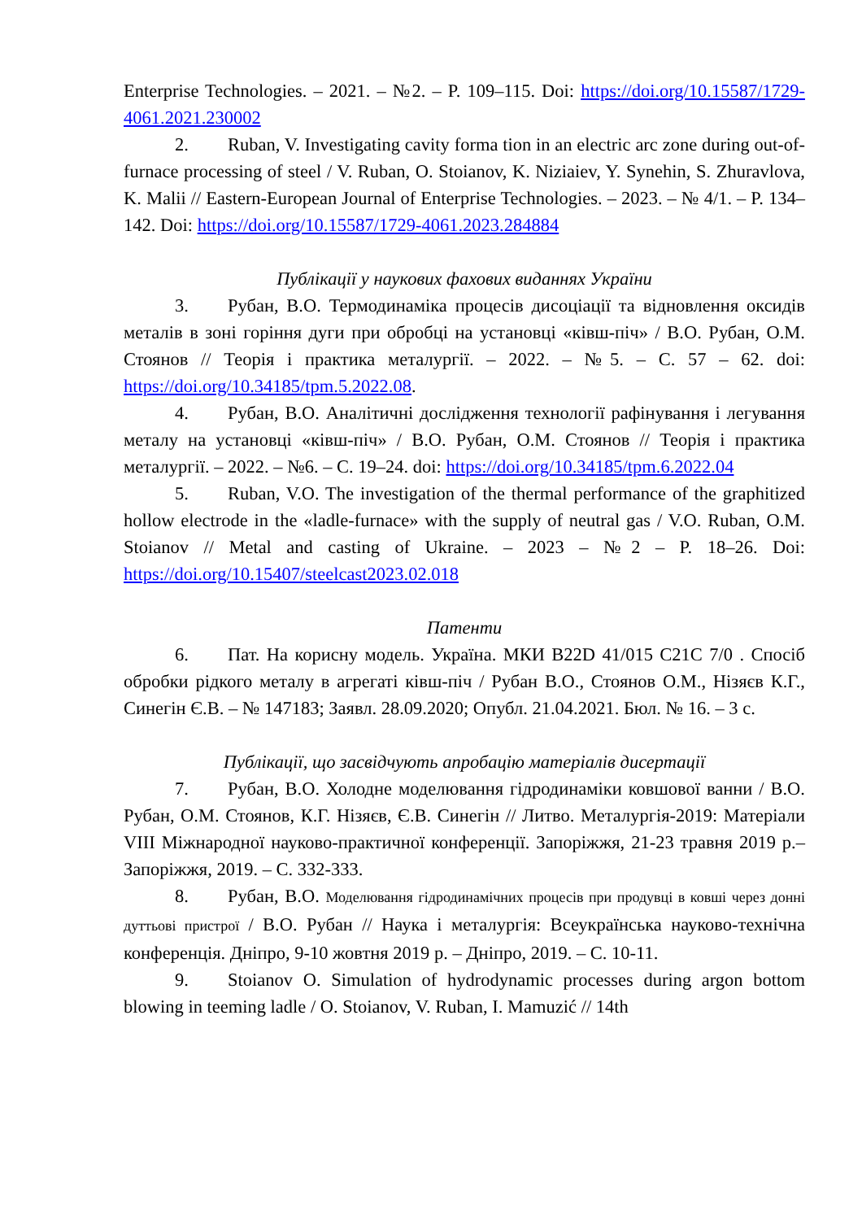Enterprise Technologies. – 2021. – №2. – P. 109–115. Doi: https://doi.org/10.15587/1729-4061.2021.230002
2. Ruban, V. Investigating cavity forma tion in an electric arc zone during out-of-furnace processing of steel / V. Ruban, O. Stoianov, K. Niziaiev, Y. Synehin, S. Zhuravlova, K. Malii // Eastern-European Journal of Enterprise Technologies. – 2023. – № 4/1. – P. 134–142. Doi: https://doi.org/10.15587/1729-4061.2023.284884
Публікації у наукових фахових виданнях України
3. Рубан, В.О. Термодинаміка процесів дисоціації та відновлення оксидів металів в зоні горіння дуги при обробці на установці «ківш-піч» / В.О. Рубан, О.М. Стоянов // Теорія і практика металургії. – 2022. – №5. – С. 57 – 62. doi: https://doi.org/10.34185/tpm.5.2022.08.
4. Рубан, В.О. Аналітичні дослідження технології рафінування і легування металу на установці «ківш-піч» / В.О. Рубан, О.М. Стоянов // Теорія і практика металургії. – 2022. – №6. – С. 19–24. doi: https://doi.org/10.34185/tpm.6.2022.04
5. Ruban, V.O. The investigation of the thermal performance of the graphitized hollow electrode in the «ladle-furnace» with the supply of neutral gas / V.O. Ruban, O.M. Stoianov // Metal and casting of Ukraine. – 2023 – №2 – P. 18–26. Doi: https://doi.org/10.15407/steelcast2023.02.018
Патенти
6. Пат. На корисну модель. Україна. МКИ B22D 41/015 C21C 7/0 . Спосіб обробки рідкого металу в агрегаті ківш-піч / Рубан В.О., Стоянов О.М., Нізяєв К.Г., Синегін Є.В. – № 147183; Заявл. 28.09.2020; Опубл. 21.04.2021. Бюл. № 16. – 3 с.
Публікації, що засвідчують апробацію матеріалів дисертації
7. Рубан, В.О. Холодне моделювання гідродинаміки ковшової ванни / В.О. Рубан, О.М. Стоянов, К.Г. Нізяєв, Є.В. Синегін // Литво. Металургія-2019: Матеріали VIII Міжнародної науково-практичної конференції. Запоріжжя, 21-23 травня 2019 р.– Запоріжжя, 2019. – С. 332-333.
8. Рубан, В.О. Моделювання гідродинамічних процесів при продувці в ковші через донні дуттьові пристрої / В.О. Рубан // Наука і металургія: Всеукраїнська науково-технічна конференція. Дніпро, 9-10 жовтня 2019 р. – Дніпро, 2019. – С. 10-11.
9. Stoianov O. Simulation of hydrodynamic processes during argon bottom blowing in teeming ladle / O. Stoianov, V. Ruban, I. Mamuzić // 14th